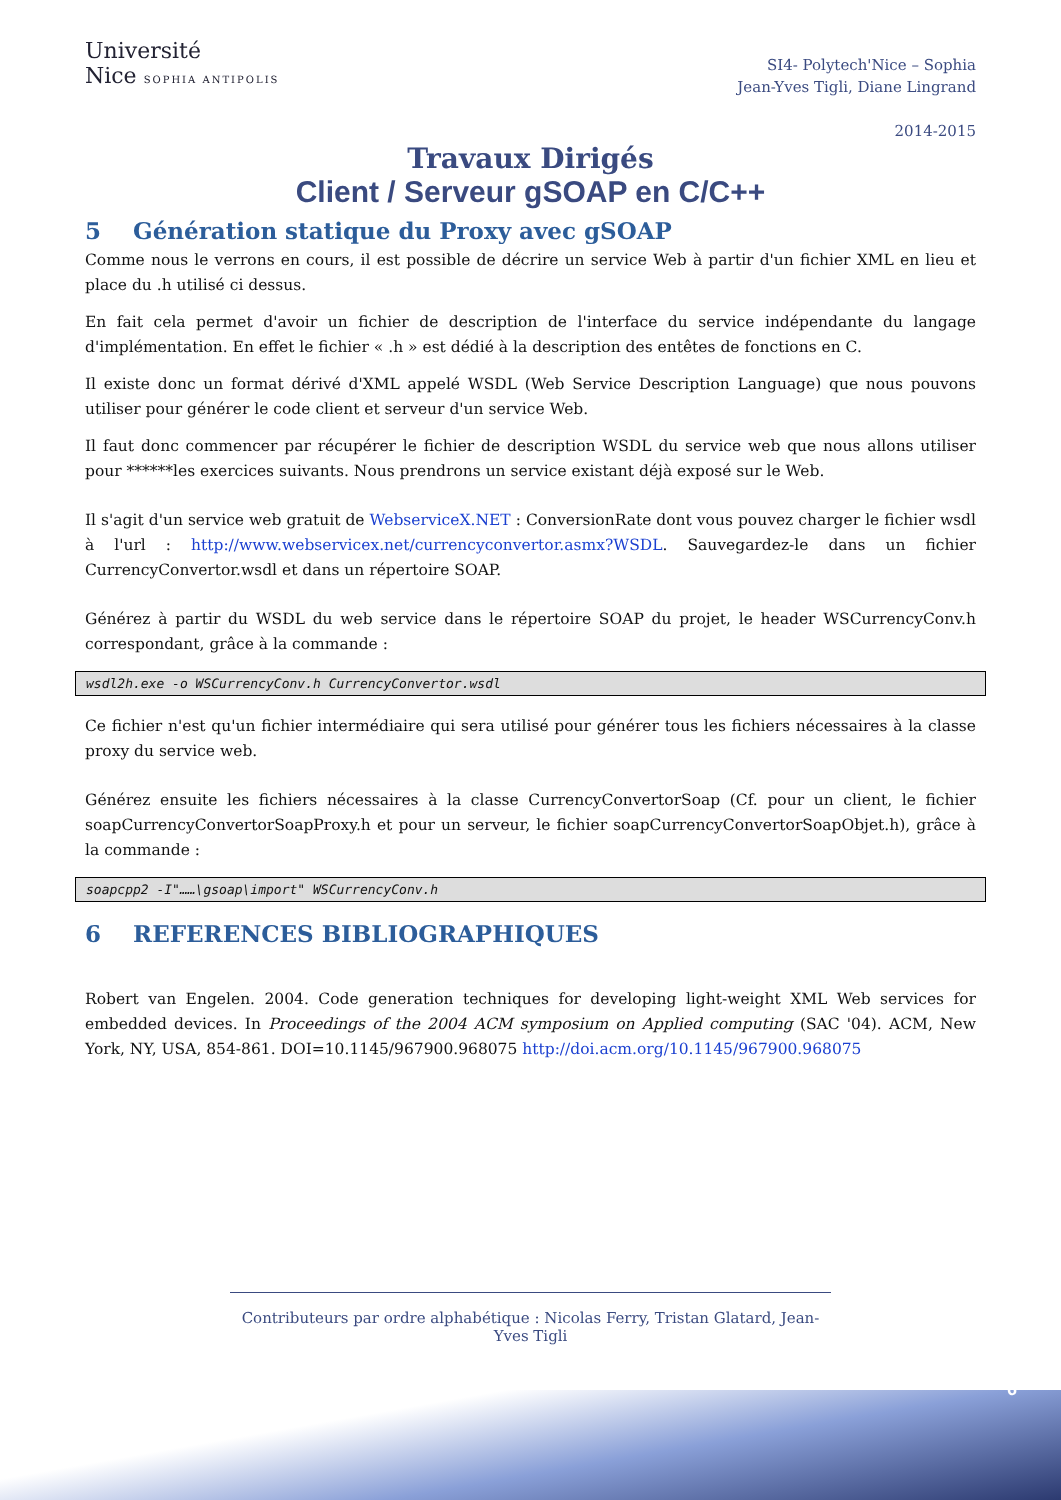Université
Nice SOPHIA ANTIPOLIS
SI4- Polytech'Nice – Sophia
Jean-Yves Tigli, Diane Lingrand
2014-2015
Travaux Dirigés
Client / Serveur gSOAP en C/C++
5 Génération statique du Proxy avec gSOAP
Comme nous le verrons en cours, il est possible de décrire un service Web à partir d'un fichier XML en lieu et place du .h utilisé ci dessus.
En fait cela permet d'avoir un fichier de description de l'interface du service indépendante du langage d'implémentation. En effet le fichier « .h » est dédié à la description des entêtes de fonctions en C.
Il existe donc un format dérivé d'XML appelé WSDL (Web Service Description Language) que nous pouvons utiliser pour générer le code client et serveur d'un service Web.
Il faut donc commencer par récupérer le fichier de description WSDL du service web que nous allons utiliser pour ******les exercices suivants. Nous prendrons un service existant déjà exposé sur le Web.
Il s'agit d'un service web gratuit de WebserviceX.NET : ConversionRate dont vous pouvez charger le fichier wsdl à l'url : http://www.webservicex.net/currencyconvertor.asmx?WSDL. Sauvegardez-le dans un fichier CurrencyConvertor.wsdl et dans un répertoire SOAP.
Générez à partir du WSDL du web service dans le répertoire SOAP du projet, le header WSCurrencyConv.h correspondant, grâce à la commande :
wsdl2h.exe -o WSCurrencyConv.h CurrencyConvertor.wsdl
Ce fichier n'est qu'un fichier intermédiaire qui sera utilisé pour générer tous les fichiers nécessaires à la classe proxy du service web.
Générez ensuite les fichiers nécessaires à la classe CurrencyConvertorSoap (Cf. pour un client, le fichier soapCurrencyConvertorSoapProxy.h et pour un serveur, le fichier soapCurrencyConvertorSoapObjet.h), grâce à la commande :
soapcpp2 -I"……\gsoap\import" WSCurrencyConv.h
6 REFERENCES BIBLIOGRAPHIQUES
Robert van Engelen. 2004. Code generation techniques for developing light-weight XML Web services for embedded devices. In Proceedings of the 2004 ACM symposium on Applied computing (SAC '04). ACM, New York, NY, USA, 854-861. DOI=10.1145/967900.968075 http://doi.acm.org/10.1145/967900.968075
Contributeurs par ordre alphabétique : Nicolas Ferry, Tristan Glatard, Jean-Yves Tigli
6